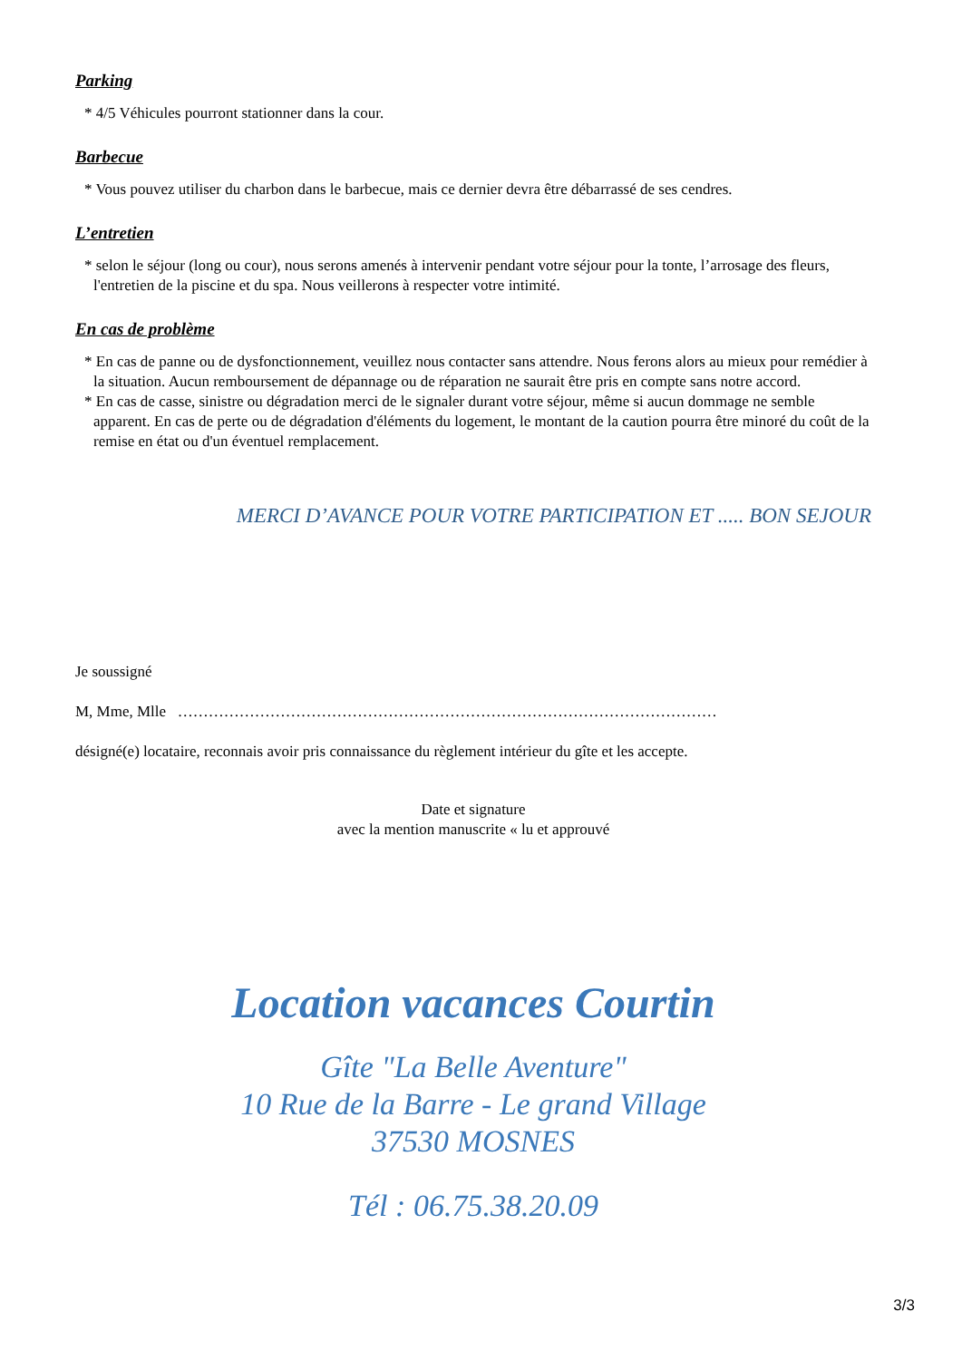Parking
* 4/5 Véhicules pourront stationner dans la cour.
Barbecue
* Vous pouvez utiliser du charbon dans le barbecue, mais ce dernier devra être débarrassé de ses cendres.
L’entretien
* selon le séjour (long ou cour), nous serons amenés à intervenir pendant votre séjour pour la tonte, l’arrosage des fleurs, l'entretien de la piscine et du spa. Nous veillerons à respecter votre intimité.
En cas de problème
* En cas de panne ou de dysfonctionnement, veuillez nous contacter sans attendre. Nous ferons alors au mieux pour remédier à la situation. Aucun remboursement de dépannage ou de réparation ne saurait être pris en compte sans notre accord.
* En cas de casse, sinistre ou dégradation merci de le signaler durant votre séjour, même si aucun dommage ne semble apparent. En cas de perte ou de dégradation d'éléments du logement, le montant de la caution pourra être minoré du coût de la remise en état ou d'un éventuel remplacement.
MERCI D’AVANCE POUR VOTRE PARTICIPATION ET ..... BON SEJOUR
Je soussigné
M, Mme, Mlle ……………………………………………………………………………………………
désigné(e) locataire, reconnais avoir pris connaissance du règlement intérieur du gîte et les accepte.
Date et signature
avec la mention manuscrite « lu et approuvé
Location vacances Courtin
Gîte "La Belle Aventure"
10 Rue de la Barre - Le grand Village
37530 MOSNES
Tél : 06.75.38.20.09
3/3